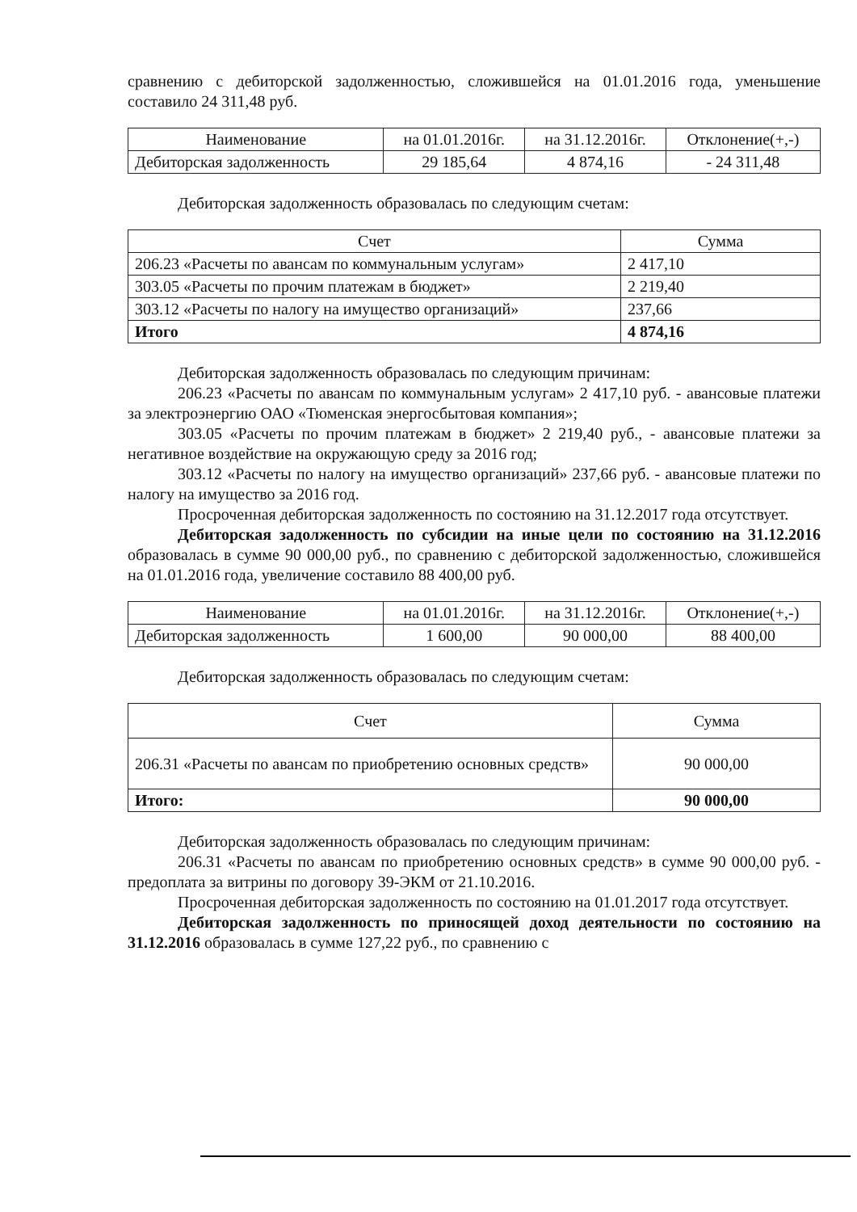сравнению с дебиторской задолженностью, сложившейся на 01.01.2016 года, уменьшение составило 24 311,48 руб.
| Наименование | на 01.01.2016г. | на 31.12.2016г. | Отклонение(+,-) |
| --- | --- | --- | --- |
| Дебиторская задолженность | 29 185,64 | 4 874,16 | - 24 311,48 |
Дебиторская задолженность образовалась по следующим счетам:
| Счет | Сумма |
| --- | --- |
| 206.23 «Расчеты по авансам по коммунальным услугам» | 2 417,10 |
| 303.05 «Расчеты по прочим платежам в бюджет» | 2 219,40 |
| 303.12 «Расчеты по налогу на имущество организаций» | 237,66 |
| Итого | 4 874,16 |
Дебиторская задолженность образовалась по следующим причинам:
206.23 «Расчеты по авансам по коммунальным услугам» 2 417,10 руб. - авансовые платежи за электроэнергию ОАО «Тюменская энергосбытовая компания»;
303.05 «Расчеты по прочим платежам в бюджет» 2 219,40 руб., - авансовые платежи за негативное воздействие на окружающую среду за 2016 год;
303.12 «Расчеты по налогу на имущество организаций» 237,66 руб. - авансовые платежи по налогу на имущество за 2016 год.
Просроченная дебиторская задолженность по состоянию на 31.12.2017 года отсутствует.
Дебиторская задолженность по субсидии на иные цели по состоянию на 31.12.2016 образовалась в сумме 90 000,00 руб., по сравнению с дебиторской задолженностью, сложившейся на 01.01.2016 года, увеличение составило 88 400,00 руб.
| Наименование | на 01.01.2016г. | на 31.12.2016г. | Отклонение(+,-) |
| --- | --- | --- | --- |
| Дебиторская задолженность | 1 600,00 | 90 000,00 | 88 400,00 |
Дебиторская задолженность образовалась по следующим счетам:
| Счет | Сумма |
| --- | --- |
| 206.31 «Расчеты по авансам по приобретению основных средств» | 90 000,00 |
| Итого: | 90 000,00 |
Дебиторская задолженность образовалась по следующим причинам:
206.31 «Расчеты по авансам по приобретению основных средств» в сумме 90 000,00 руб. - предоплата за витрины по договору 39-ЭКМ от 21.10.2016.
Просроченная дебиторская задолженность по состоянию на 01.01.2017 года отсутствует.
Дебиторская задолженность по приносящей доход деятельности по состоянию на 31.12.2016 образовалась в сумме 127,22 руб., по сравнению с